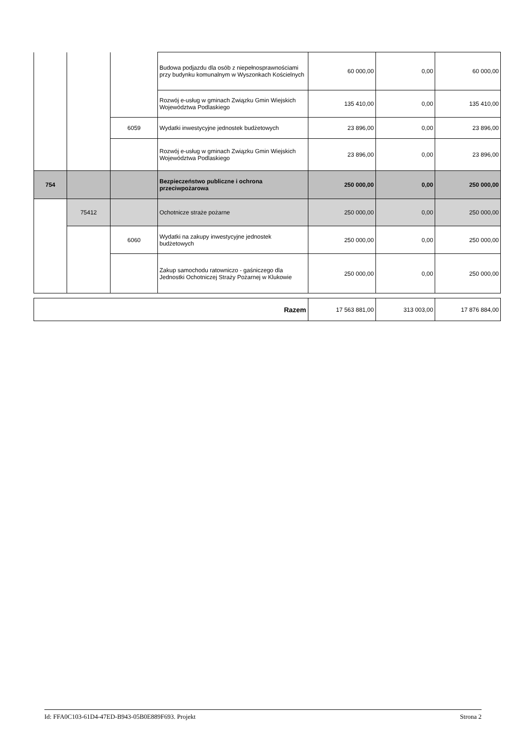| | | | Budowa podjazdu dla osób z niepełnosprawnościami przy budynku komunalnym w Wyszonkach Kościelnych | 60 000,00 | 0,00 | 60 000,00 |
| | | | Rozwój e-usług w gminach Związku Gmin Wiejskich Województwa Podlaskiego | 135 410,00 | 0,00 | 135 410,00 |
| | | 6059 | Wydatki inwestycyjne jednostek budżetowych | 23 896,00 | 0,00 | 23 896,00 |
| | | | Rozwój e-usług w gminach Związku Gmin Wiejskich Województwa Podlaskiego | 23 896,00 | 0,00 | 23 896,00 |
| 754 | | | Bezpieczeństwo publiczne i ochrona przeciwpożarowa | 250 000,00 | 0,00 | 250 000,00 |
| | 75412 | | Ochotnicze straże pożarne | 250 000,00 | 0,00 | 250 000,00 |
| | | 6060 | Wydatki na zakupy inwestycyjne jednostek budżetowych | 250 000,00 | 0,00 | 250 000,00 |
| | | | Zakup samochodu ratowniczo - gaśniczego dla Jednostki Ochotniczej Straży Pożarnej w Klukowie | 250 000,00 | 0,00 | 250 000,00 |
| Razem | 17 563 881,00 | 313 003,00 | 17 876 884,00 |
Id: FFA0C103-61D4-47ED-B943-05B0E889F693. Projekt Strona 2